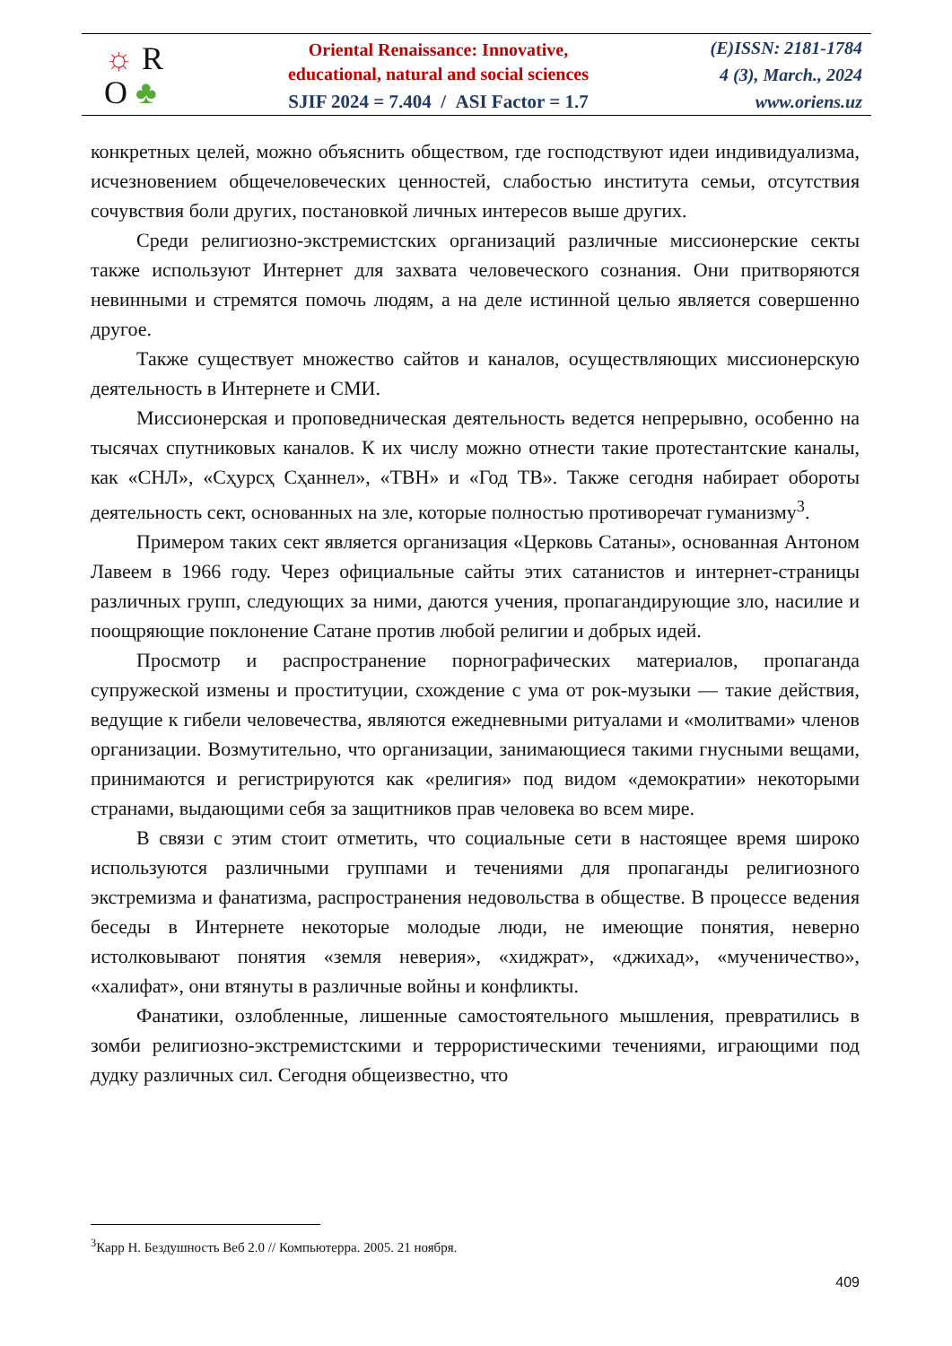☼ R
O ♣
Oriental Renaissance: Innovative,
educational, natural and social sciences
SJIF 2024 = 7.404 / ASI Factor = 1.7
(E)ISSN: 2181-1784
4 (3), March., 2024
www.oriens.uz
конкретных целей, можно объяснить обществом, где господствуют идеи индивидуализма, исчезновением общечеловеческих ценностей, слабостью института семьи, отсутствия сочувствия боли других, постановкой личных интересов выше других.
Среди религиозно-экстремистских организаций различные миссионерские секты также используют Интернет для захвата человеческого сознания. Они притворяются невинными и стремятся помочь людям, а на деле истинной целью является совершенно другое.
Также существует множество сайтов и каналов, осуществляющих миссионерскую деятельность в Интернете и СМИ.
Миссионерская и проповедническая деятельность ведется непрерывно, особенно на тысячах спутниковых каналов. К их числу можно отнести такие протестантские каналы, как «СНЛ», «Сҳурсҳ Сҳаннел», «ТВН» и «Год ТВ». Также сегодня набирает обороты деятельность сект, основанных на зле, которые полностью противоречат гуманизму<sup>3</sup>.
Примером таких сект является организация «Церковь Сатаны», основанная Антоном Лавеем в 1966 году. Через официальные сайты этих сатанистов и интернет-страницы различных групп, следующих за ними, даются учения, пропагандирующие зло, насилие и поощряющие поклонение Сатане против любой религии и добрых идей.
Просмотр и распространение порнографических материалов, пропаганда супружеской измены и проституции, схождение с ума от рок-музыки — такие действия, ведущие к гибели человечества, являются ежедневными ритуалами и «молитвами» членов организации. Возмутительно, что организации, занимающиеся такими гнусными вещами, принимаются и регистрируются как «религия» под видом «демократии» некоторыми странами, выдающими себя за защитников прав человека во всем мире.
В связи с этим стоит отметить, что социальные сети в настоящее время широко используются различными группами и течениями для пропаганды религиозного экстремизма и фанатизма, распространения недовольства в обществе. В процессе ведения беседы в Интернете некоторые молодые люди, не имеющие понятия, неверно истолковывают понятия «земля неверия», «хиджрат», «джихад», «мученичество», «халифат», они втянуты в различные войны и конфликты.
Фанатики, озлобленные, лишенные самостоятельного мышления, превратились в зомби религиозно-экстремистскими и террористическими течениями, играющими под дудку различных сил. Сегодня общеизвестно, что
<sup>3</sup> Карр Н. Бездушность Веб 2.0 // Компьютерра. 2005. 21 ноября.
409